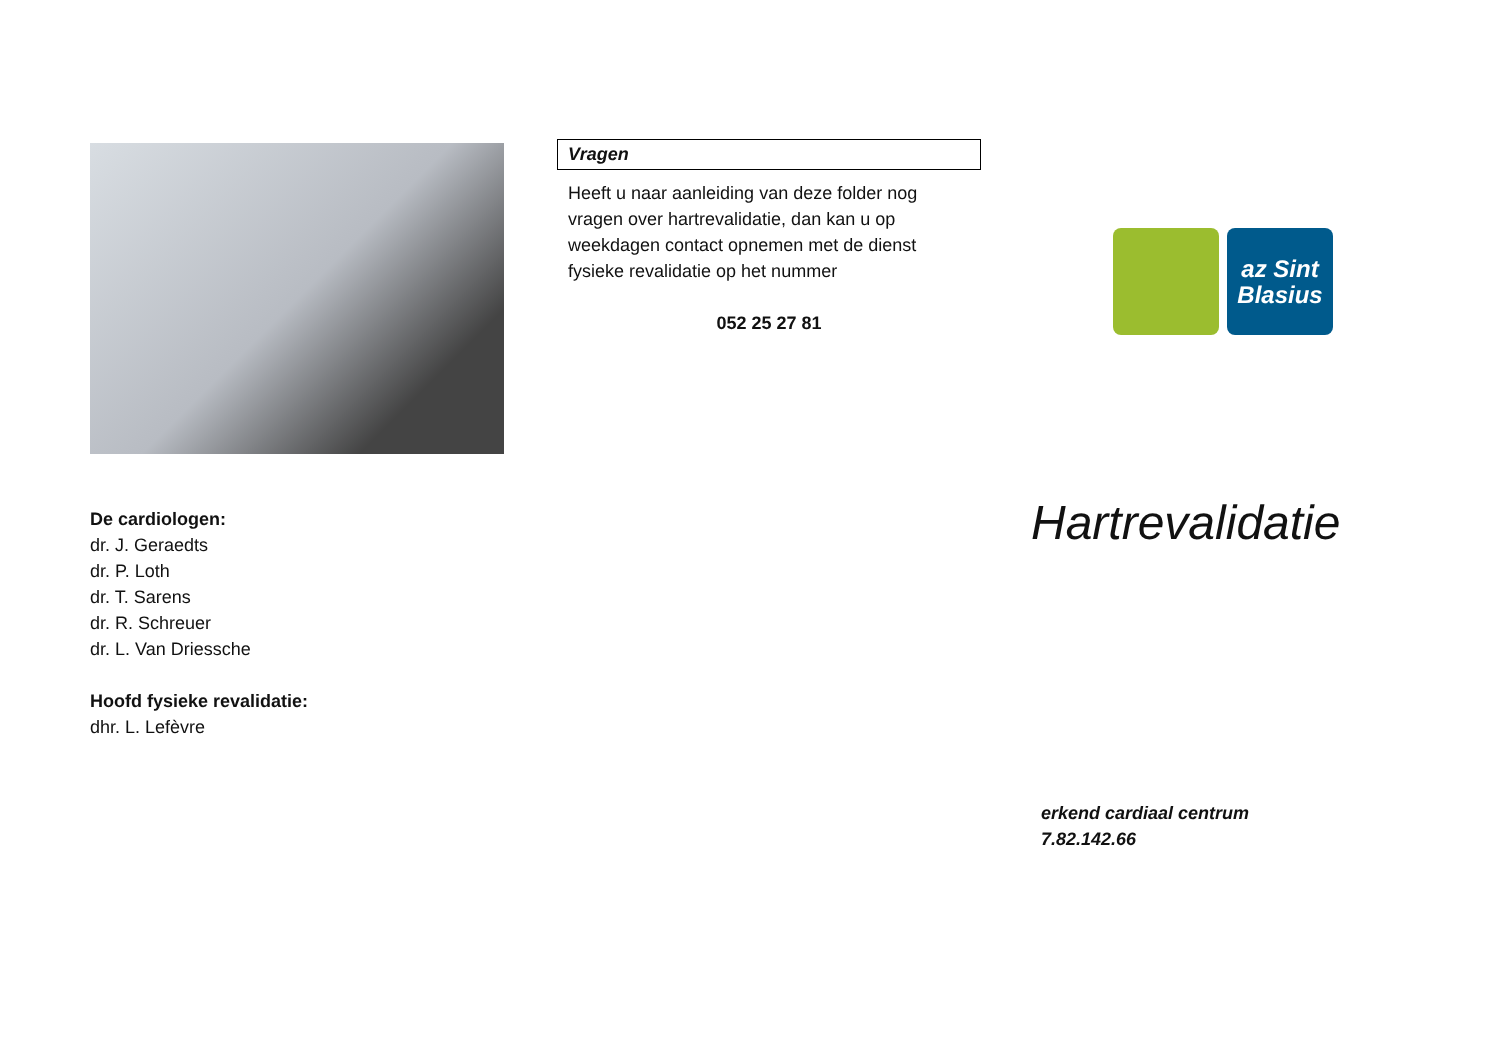De cardiologen:
dr. J. Geraedts
dr. P. Loth
dr. T. Sarens
dr. R. Schreuer
dr. L. Van Driessche
Hoofd fysieke revalidatie:
dhr. L. Lefèvre
Vragen
Heeft u naar aanleiding van deze folder nog vragen over hartrevalidatie, dan kan u op weekdagen contact opnemen met de dienst fysieke revalidatie op het nummer
052 25 27 81
az Sint
Blasius
Hartrevalidatie
erkend cardiaal centrum
7.82.142.66